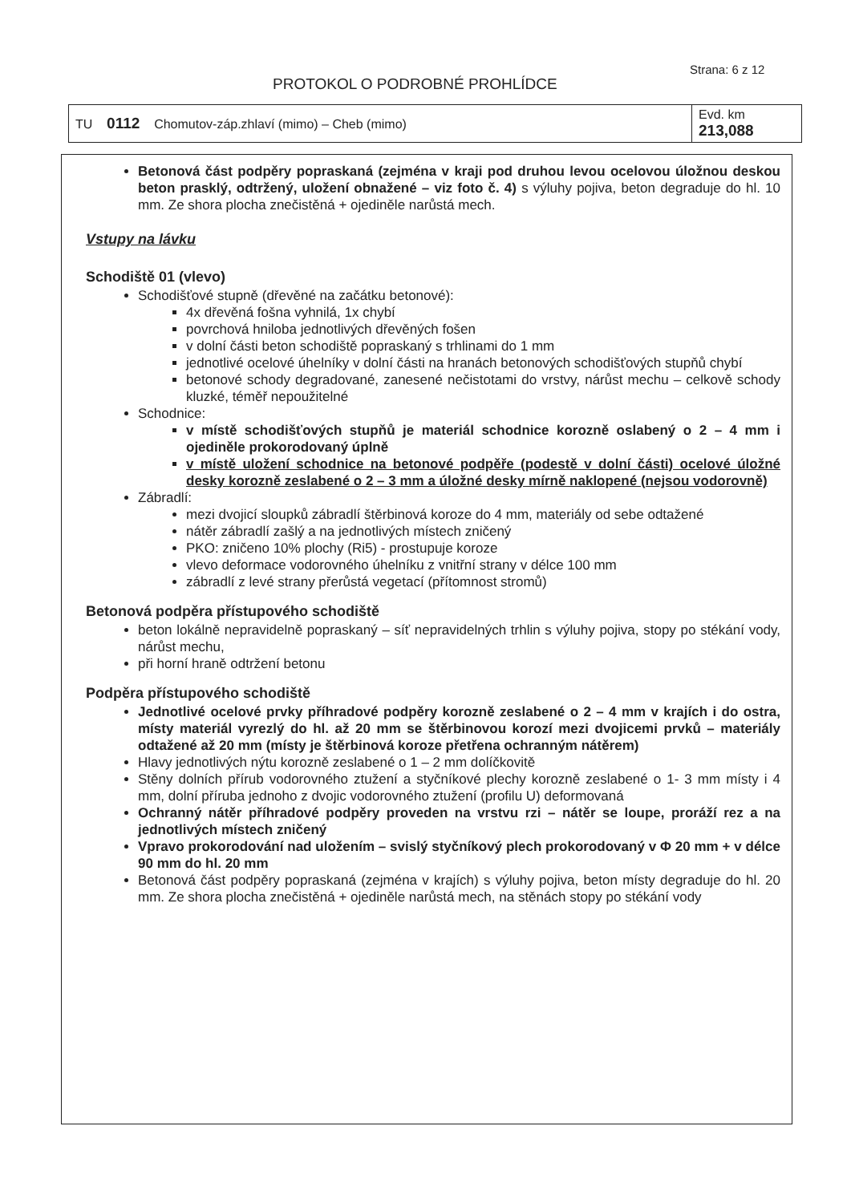Strana: 6 z 12
PROTOKOL O PODROBNÉ PROHLÍDCE
| TU 0112 Chomutov-záp.zhlaví (mimo) – Cheb (mimo) | Evd. km 213,088 |
Betonová část podpěry popraskaná (zejména v kraji pod druhou levou ocelovou úložnou deskou beton prasklý, odtržený, uložení obnažené – viz foto č. 4) s výluhy pojiva, beton degraduje do hl. 10 mm. Ze shora plocha znečistěná + ojediněle narůstá mech.
Vstupy na lávku
Schodiště 01 (vlevo)
Schodišťové stupně (dřevěné na začátku betonové):
4x dřevěná fošna vyhnilá, 1x chybí
povrchová hniloba jednotlivých dřevěných fošen
v dolní části beton schodiště popraskaný s trhlinami do 1 mm
jednotlivé ocelové úhelníky v dolní části na hranách betonových schodišťových stupňů chybí
betonové schody degradované, zanesené nečistotami do vrstvy, nárůst mechu – celkově schody kluzké, téměř nepoužitelné
Schodnice:
v místě schodišťových stupňů je materiál schodnice korozně oslabený o 2 – 4 mm i ojediněle prokorodovaný úplně
v místě uložení schodnice na betonové podpěře (podestě v dolní části) ocelové úložné desky korozně zeslabené o 2 – 3 mm a úložné desky mírně naklopené (nejsou vodorovně)
Zábradlí:
mezi dvojicí sloupků zábradlí štěrbinová koroze do 4 mm, materiály od sebe odtažené
nátěr zábradlí zašlý a na jednotlivých místech zničený
PKO: zničeno 10% plochy (Ri5) - prostupuje koroze
vlevo deformace vodorovného úhelníku z vnitřní strany v délce 100 mm
zábradlí z levé strany přerůstá vegetací (přítomnost stromů)
Betonová podpěra přístupového schodiště
beton lokálně nepravidelně popraskaný – síť nepravidelných trhlin s výluhy pojiva, stopy po stékání vody, nárůst mechu,
při horní hraně odtržení betonu
Podpěra přístupového schodiště
Jednotlivé ocelové prvky příhradové podpěry korozně zeslabené o 2 – 4 mm v krajích i do ostra, místy materiál vyrezlý do hl. až 20 mm se štěrbinovou korozí mezi dvojicemi prvků – materiály odtažené až 20 mm (místy je štěrbinová koroze přetřena ochranným nátěrem)
Hlavy jednotlivých nýtu korozně zeslabené o 1 – 2 mm dolíčkovitě
Stěny dolních přírub vodorovného ztužení a styčníkové plechy korozně zeslabené o 1- 3 mm místy i 4 mm, dolní příruba jednoho z dvojic vodorovného ztužení (profilu U) deformovaná
Ochranný nátěr příhradové podpěry proveden na vrstvu rzi – nátěr se loupe, proráží rez a na jednotlivých místech zničený
Vpravo prokorodování nad uložením – svislý styčníkový plech prokorodovaný v Φ 20 mm + v délce 90 mm do hl. 20 mm
Betonová část podpěry popraskaná (zejména v krajích) s výluhy pojiva, beton místy degraduje do hl. 20 mm. Ze shora plocha znečistěná + ojediněle narůstá mech, na stěnách stopy po stékání vody